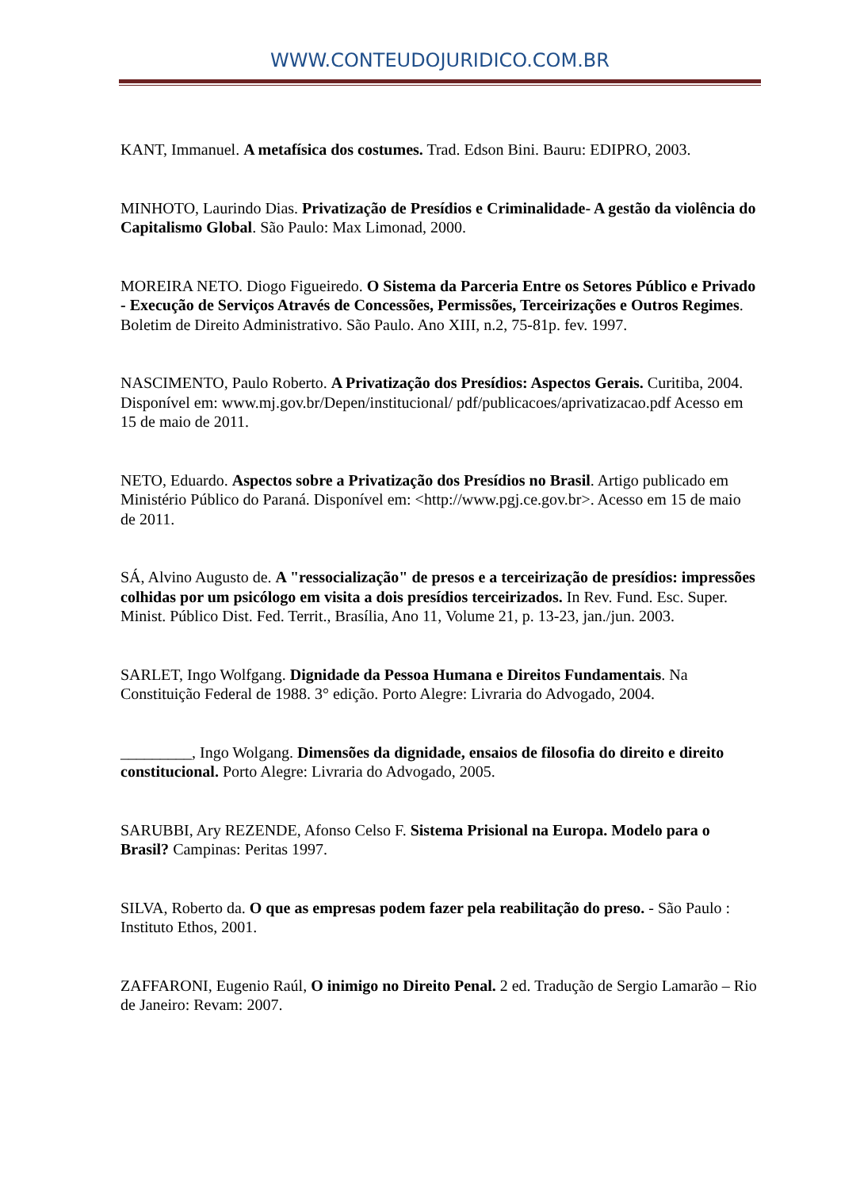WWW.CONTEUDOJURIDICO.COM.BR
KANT, Immanuel. A metafísica dos costumes. Trad. Edson Bini. Bauru: EDIPRO, 2003.
MINHOTO, Laurindo Dias. Privatização de Presídios e Criminalidade- A gestão da violência do Capitalismo Global. São Paulo: Max Limonad, 2000.
MOREIRA NETO. Diogo Figueiredo. O Sistema da Parceria Entre os Setores Público e Privado - Execução de Serviços Através de Concessões, Permissões, Terceirizações e Outros Regimes. Boletim de Direito Administrativo. São Paulo. Ano XIII, n.2, 75-81p. fev. 1997.
NASCIMENTO, Paulo Roberto. A Privatização dos Presídios: Aspectos Gerais. Curitiba, 2004. Disponível em: www.mj.gov.br/Depen/institucional/ pdf/publicacoes/aprivatizacao.pdf Acesso em 15 de maio de 2011.
NETO, Eduardo. Aspectos sobre a Privatização dos Presídios no Brasil. Artigo publicado em Ministério Público do Paraná. Disponível em: <http://www.pgj.ce.gov.br>. Acesso em 15 de maio de 2011.
SÁ, Alvino Augusto de. A "ressocialização" de presos e a terceirização de presídios: impressões colhidas por um psicólogo em visita a dois presídios terceirizados. In Rev. Fund. Esc. Super. Minist. Público Dist. Fed. Territ., Brasília, Ano 11, Volume 21, p. 13-23, jan./jun. 2003.
SARLET, Ingo Wolfgang. Dignidade da Pessoa Humana e Direitos Fundamentais. Na Constituição Federal de 1988. 3° edição. Porto Alegre: Livraria do Advogado, 2004.
_________, Ingo Wolgang. Dimensões da dignidade, ensaios de filosofia do direito e direito constitucional. Porto Alegre: Livraria do Advogado, 2005.
SARUBBI, Ary REZENDE, Afonso Celso F. Sistema Prisional na Europa. Modelo para o Brasil? Campinas: Peritas 1997.
SILVA, Roberto da. O que as empresas podem fazer pela reabilitação do preso. - São Paulo : Instituto Ethos, 2001.
ZAFFARONI, Eugenio Raúl, O inimigo no Direito Penal. 2 ed. Tradução de Sergio Lamarão – Rio de Janeiro: Revam: 2007.